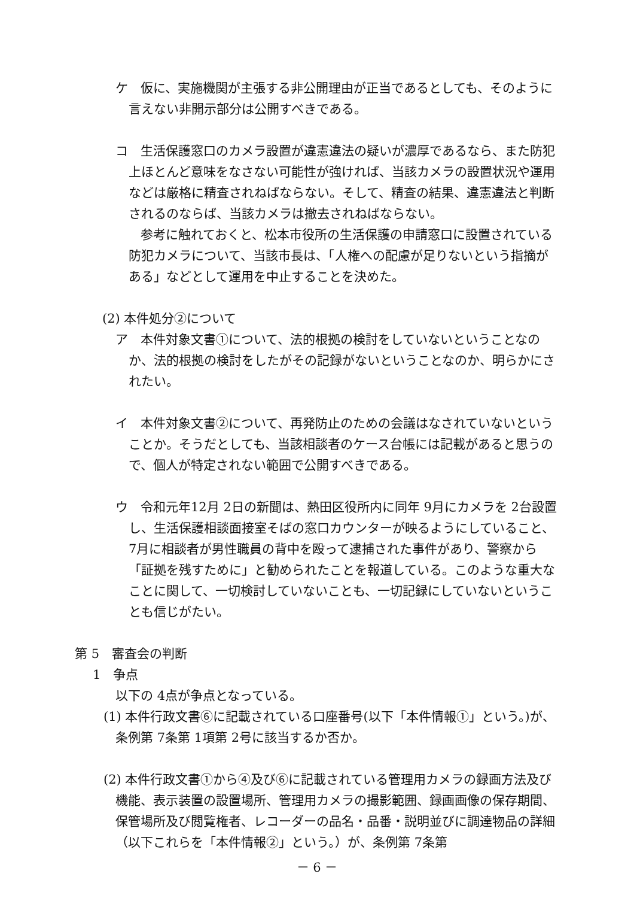ケ　仮に、実施機関が主張する非公開理由が正当であるとしても、そのように言えない非開示部分は公開すべきである。
コ　生活保護窓口のカメラ設置が違憲違法の疑いが濃厚であるなら、また防犯上ほとんど意味をなさない可能性が強ければ、当該カメラの設置状況や運用などは厳格に精査されねばならない。そして、精査の結果、違憲違法と判断されるのならば、当該カメラは撤去されねばならない。
参考に触れておくと、松本市役所の生活保護の申請窓口に設置されている防犯カメラについて、当該市長は、「人権への配慮が足りないという指摘がある」などとして運用を中止することを決めた。
(2) 本件処分②について
ア　本件対象文書①について、法的根拠の検討をしていないということなのか、法的根拠の検討をしたがその記録がないということなのか、明らかにされたい。
イ　本件対象文書②について、再発防止のための会議はなされていないということか。そうだとしても、当該相談者のケース台帳には記載があると思うので、個人が特定されない範囲で公開すべきである。
ウ　令和元年12月 2日の新聞は、熱田区役所内に同年 9月にカメラを 2台設置し、生活保護相談面接室そばの窓口カウンターが映るようにしていること、7月に相談者が男性職員の背中を殴って逮捕された事件があり、警察から「証拠を残すために」と勧められたことを報道している。このような重大なことに関して、一切検討していないことも、一切記録にしていないということも信じがたい。
第 5　審査会の判断
1　争点
以下の 4点が争点となっている。
(1) 本件行政文書⑥に記載されている口座番号(以下「本件情報①」という。)が、条例第 7条第 1項第 2号に該当するか否か。
(2) 本件行政文書①から④及び⑥に記載されている管理用カメラの録画方法及び機能、表示装置の設置場所、管理用カメラの撮影範囲、録画画像の保存期間、保管場所及び閲覧権者、レコーダーの品名・品番・説明並びに調達物品の詳細（以下これらを「本件情報②」という。）が、条例第 7条第
－ 6 －